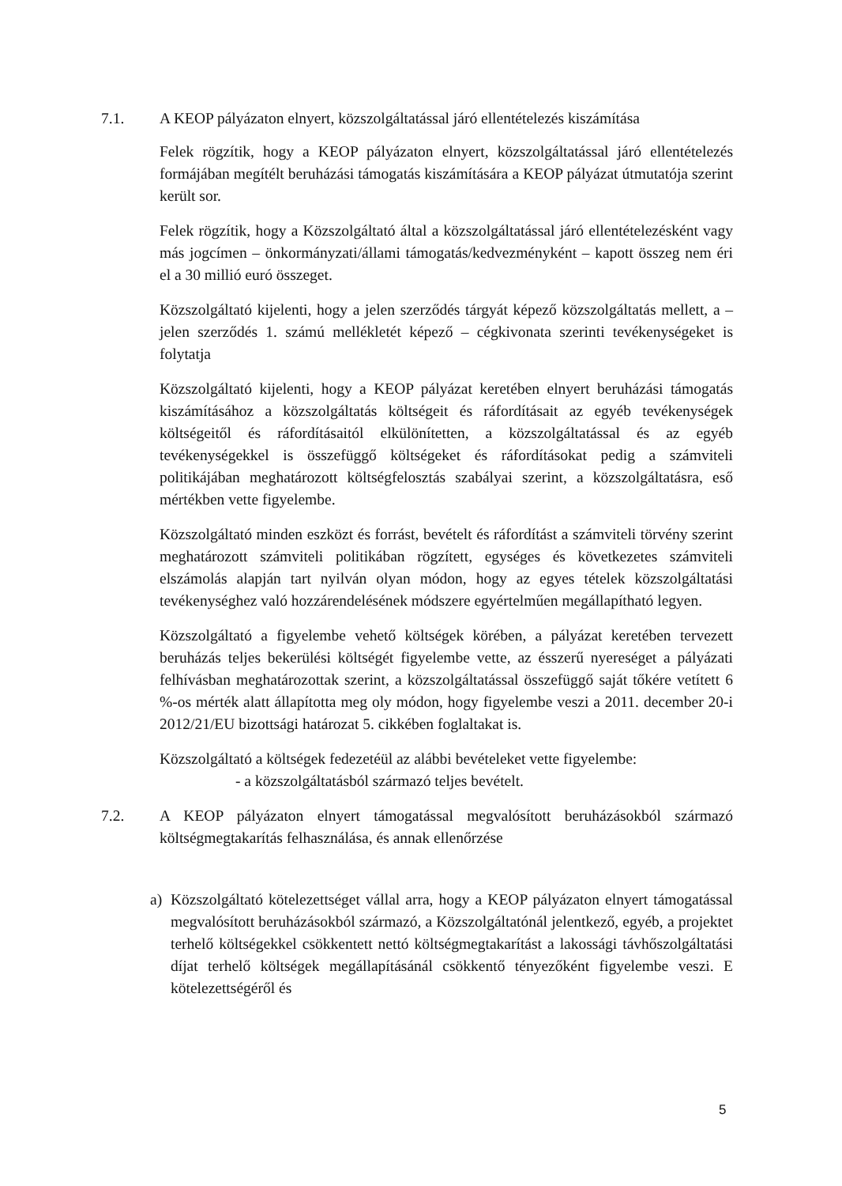7.1. A KEOP pályázaton elnyert, közszolgáltatással járó ellentételezés kiszámítása
Felek rögzítik, hogy a KEOP pályázaton elnyert, közszolgáltatással járó ellentételezés formájában megítélt beruházási támogatás kiszámítására a KEOP pályázat útmutatója szerint került sor.
Felek rögzítik, hogy a Közszolgáltató által a közszolgáltatással járó ellentételezésként vagy más jogcímen – önkormányzati/állami támogatás/kedvezményként – kapott összeg nem éri el a 30 millió euró összeget.
Közszolgáltató kijelenti, hogy a jelen szerződés tárgyát képező közszolgáltatás mellett, a – jelen szerződés 1. számú mellékletét képező – cégkivonata szerinti tevékenységeket is folytatja
Közszolgáltató kijelenti, hogy a KEOP pályázat keretében elnyert beruházási támogatás kiszámításához a közszolgáltatás költségeit és ráfordításait az egyéb tevékenységek költségeitől és ráfordításaitól elkülönítetten, a közszolgáltatással és az egyéb tevékenységekkel is összefüggő költségeket és ráfordításokat pedig a számviteli politikájában meghatározott költségfelosztás szabályai szerint, a közszolgáltatásra, eső mértékben vette figyelembe.
Közszolgáltató minden eszközt és forrást, bevételt és ráfordítást a számviteli törvény szerint meghatározott számviteli politikában rögzített, egységes és következetes számviteli elszámolás alapján tart nyilván olyan módon, hogy az egyes tételek közszolgáltatási tevékenységhez való hozzárendelésének módszere egyértelműen megállapítható legyen.
Közszolgáltató a figyelembe vehető költségek körében, a pályázat keretében tervezett beruházás teljes bekerülési költségét figyelembe vette, az ésszerű nyereséget a pályázati felhívásban meghatározottak szerint, a közszolgáltatással összefüggő saját tőkére vetített 6 %-os mérték alatt állapította meg oly módon, hogy figyelembe veszi a 2011. december 20-i 2012/21/EU bizottsági határozat 5. cikkében foglaltakat is.
Közszolgáltató a költségek fedezetéül az alábbi bevételeket vette figyelembe:
- a közszolgáltatásból származó teljes bevételt.
7.2. A KEOP pályázaton elnyert támogatással megvalósított beruházásokból származó költségmegtakarítás felhasználása, és annak ellenőrzése
a) Közszolgáltató kötelezettséget vállal arra, hogy a KEOP pályázaton elnyert támogatással megvalósított beruházásokból származó, a Közszolgáltatónál jelentkező, egyéb, a projektet terhelő költségekkel csökkentett nettó költségmegtakarítást a lakossági távhőszolgáltatási díjat terhelő költségek megállapításánál csökkentő tényezőként figyelembe veszi. E kötelezettségéről és
5